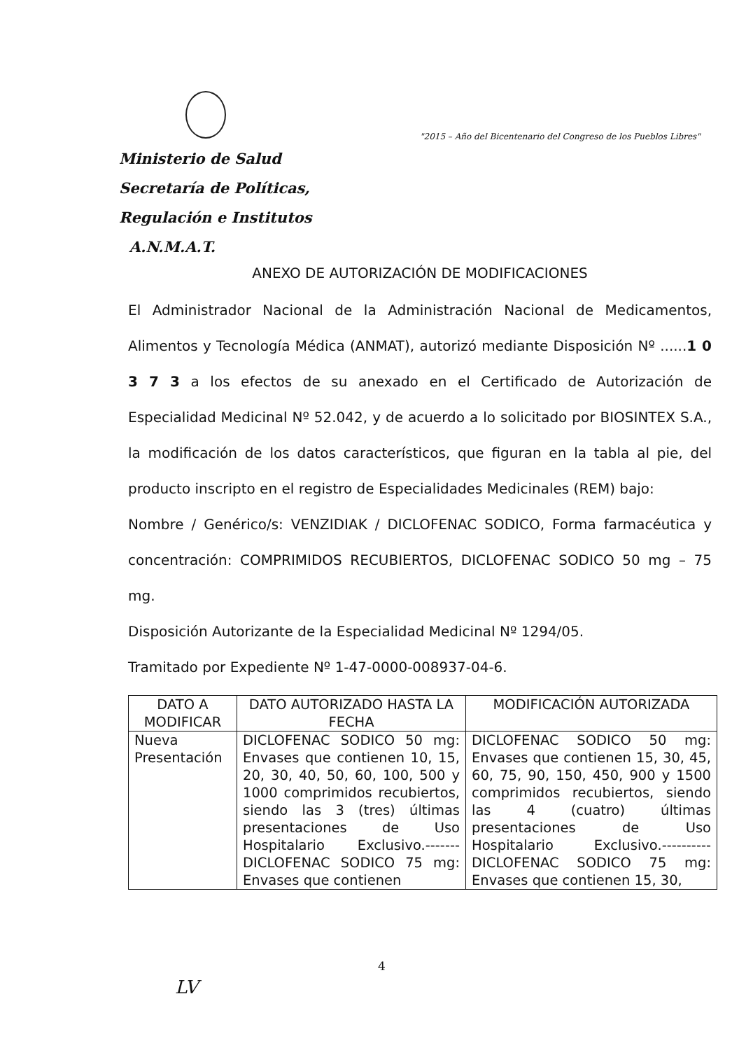Ministerio de Salud
Secretaría de Políticas,
Regulación e Institutos
A.N.M.A.T.
"2015 – Año del Bicentenario del Congreso de los Pueblos Libres"
ANEXO DE AUTORIZACIÓN DE MODIFICACIONES
El Administrador Nacional de la Administración Nacional de Medicamentos, Alimentos y Tecnología Médica (ANMAT), autorizó mediante Disposición Nº ......1 0 3 7 3 a los efectos de su anexado en el Certificado de Autorización de Especialidad Medicinal Nº 52.042, y de acuerdo a lo solicitado por BIOSINTEX S.A., la modificación de los datos característicos, que figuran en la tabla al pie, del producto inscripto en el registro de Especialidades Medicinales (REM) bajo:
Nombre / Genérico/s: VENZIDIAK / DICLOFENAC SODICO, Forma farmacéutica y concentración: COMPRIMIDOS RECUBIERTOS, DICLOFENAC SODICO 50 mg – 75 mg.
Disposición Autorizante de la Especialidad Medicinal Nº 1294/05.
Tramitado por Expediente Nº 1-47-0000-008937-04-6.
| DATO A MODIFICAR | DATO AUTORIZADO HASTA LA FECHA | MODIFICACIÓN AUTORIZADA |
| --- | --- | --- |
| Nueva Presentación | DICLOFENAC SODICO 50 mg: Envases que contienen 10, 15, 20, 30, 40, 50, 60, 100, 500 y 1000 comprimidos recubiertos, siendo las 3 (tres) últimas presentaciones de Uso Hospitalario Exclusivo.------- DICLOFENAC SODICO 75 mg: Envases que contienen | DICLOFENAC SODICO 50 mg: Envases que contienen 15, 30, 45, 60, 75, 90, 150, 450, 900 y 1500 comprimidos recubiertos, siendo las 4 (cuatro) últimas presentaciones de Uso Hospitalario Exclusivo.---------- DICLOFENAC SODICO 75 mg: Envases que contienen 15, 30, |
4
LV